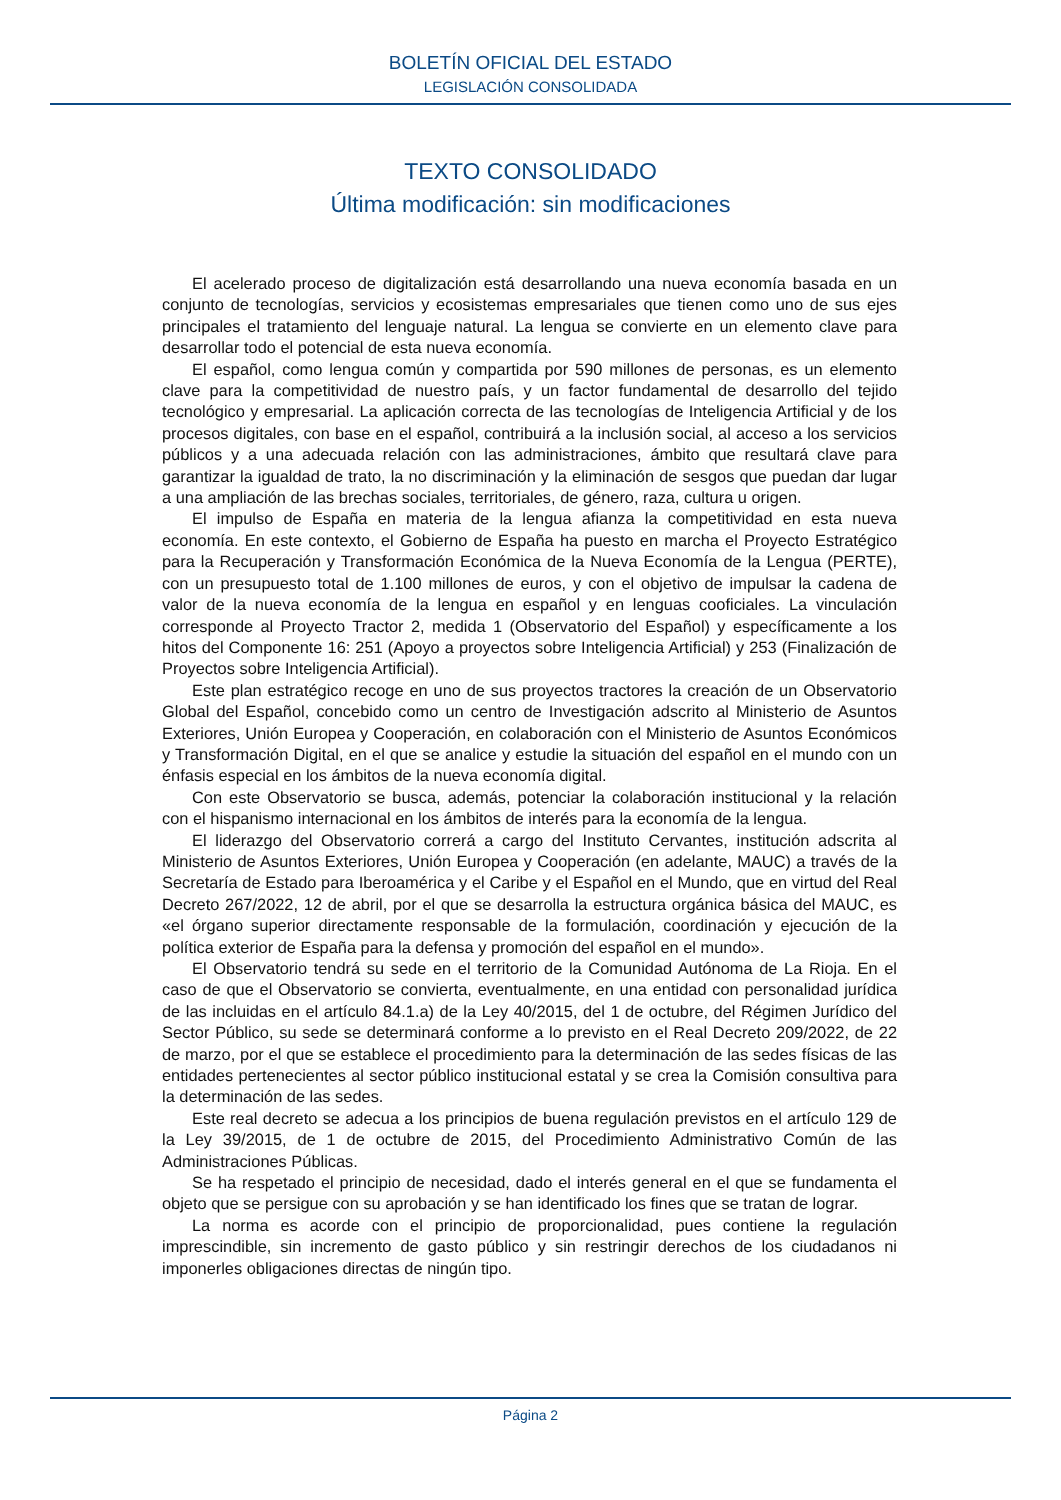BOLETÍN OFICIAL DEL ESTADO
LEGISLACIÓN CONSOLIDADA
TEXTO CONSOLIDADO
Última modificación: sin modificaciones
El acelerado proceso de digitalización está desarrollando una nueva economía basada en un conjunto de tecnologías, servicios y ecosistemas empresariales que tienen como uno de sus ejes principales el tratamiento del lenguaje natural. La lengua se convierte en un elemento clave para desarrollar todo el potencial de esta nueva economía.
El español, como lengua común y compartida por 590 millones de personas, es un elemento clave para la competitividad de nuestro país, y un factor fundamental de desarrollo del tejido tecnológico y empresarial. La aplicación correcta de las tecnologías de Inteligencia Artificial y de los procesos digitales, con base en el español, contribuirá a la inclusión social, al acceso a los servicios públicos y a una adecuada relación con las administraciones, ámbito que resultará clave para garantizar la igualdad de trato, la no discriminación y la eliminación de sesgos que puedan dar lugar a una ampliación de las brechas sociales, territoriales, de género, raza, cultura u origen.
El impulso de España en materia de la lengua afianza la competitividad en esta nueva economía. En este contexto, el Gobierno de España ha puesto en marcha el Proyecto Estratégico para la Recuperación y Transformación Económica de la Nueva Economía de la Lengua (PERTE), con un presupuesto total de 1.100 millones de euros, y con el objetivo de impulsar la cadena de valor de la nueva economía de la lengua en español y en lenguas cooficiales. La vinculación corresponde al Proyecto Tractor 2, medida 1 (Observatorio del Español) y específicamente a los hitos del Componente 16: 251 (Apoyo a proyectos sobre Inteligencia Artificial) y 253 (Finalización de Proyectos sobre Inteligencia Artificial).
Este plan estratégico recoge en uno de sus proyectos tractores la creación de un Observatorio Global del Español, concebido como un centro de Investigación adscrito al Ministerio de Asuntos Exteriores, Unión Europea y Cooperación, en colaboración con el Ministerio de Asuntos Económicos y Transformación Digital, en el que se analice y estudie la situación del español en el mundo con un énfasis especial en los ámbitos de la nueva economía digital.
Con este Observatorio se busca, además, potenciar la colaboración institucional y la relación con el hispanismo internacional en los ámbitos de interés para la economía de la lengua.
El liderazgo del Observatorio correrá a cargo del Instituto Cervantes, institución adscrita al Ministerio de Asuntos Exteriores, Unión Europea y Cooperación (en adelante, MAUC) a través de la Secretaría de Estado para Iberoamérica y el Caribe y el Español en el Mundo, que en virtud del Real Decreto 267/2022, 12 de abril, por el que se desarrolla la estructura orgánica básica del MAUC, es «el órgano superior directamente responsable de la formulación, coordinación y ejecución de la política exterior de España para la defensa y promoción del español en el mundo».
El Observatorio tendrá su sede en el territorio de la Comunidad Autónoma de La Rioja. En el caso de que el Observatorio se convierta, eventualmente, en una entidad con personalidad jurídica de las incluidas en el artículo 84.1.a) de la Ley 40/2015, del 1 de octubre, del Régimen Jurídico del Sector Público, su sede se determinará conforme a lo previsto en el Real Decreto 209/2022, de 22 de marzo, por el que se establece el procedimiento para la determinación de las sedes físicas de las entidades pertenecientes al sector público institucional estatal y se crea la Comisión consultiva para la determinación de las sedes.
Este real decreto se adecua a los principios de buena regulación previstos en el artículo 129 de la Ley 39/2015, de 1 de octubre de 2015, del Procedimiento Administrativo Común de las Administraciones Públicas.
Se ha respetado el principio de necesidad, dado el interés general en el que se fundamenta el objeto que se persigue con su aprobación y se han identificado los fines que se tratan de lograr.
La norma es acorde con el principio de proporcionalidad, pues contiene la regulación imprescindible, sin incremento de gasto público y sin restringir derechos de los ciudadanos ni imponerles obligaciones directas de ningún tipo.
Página 2